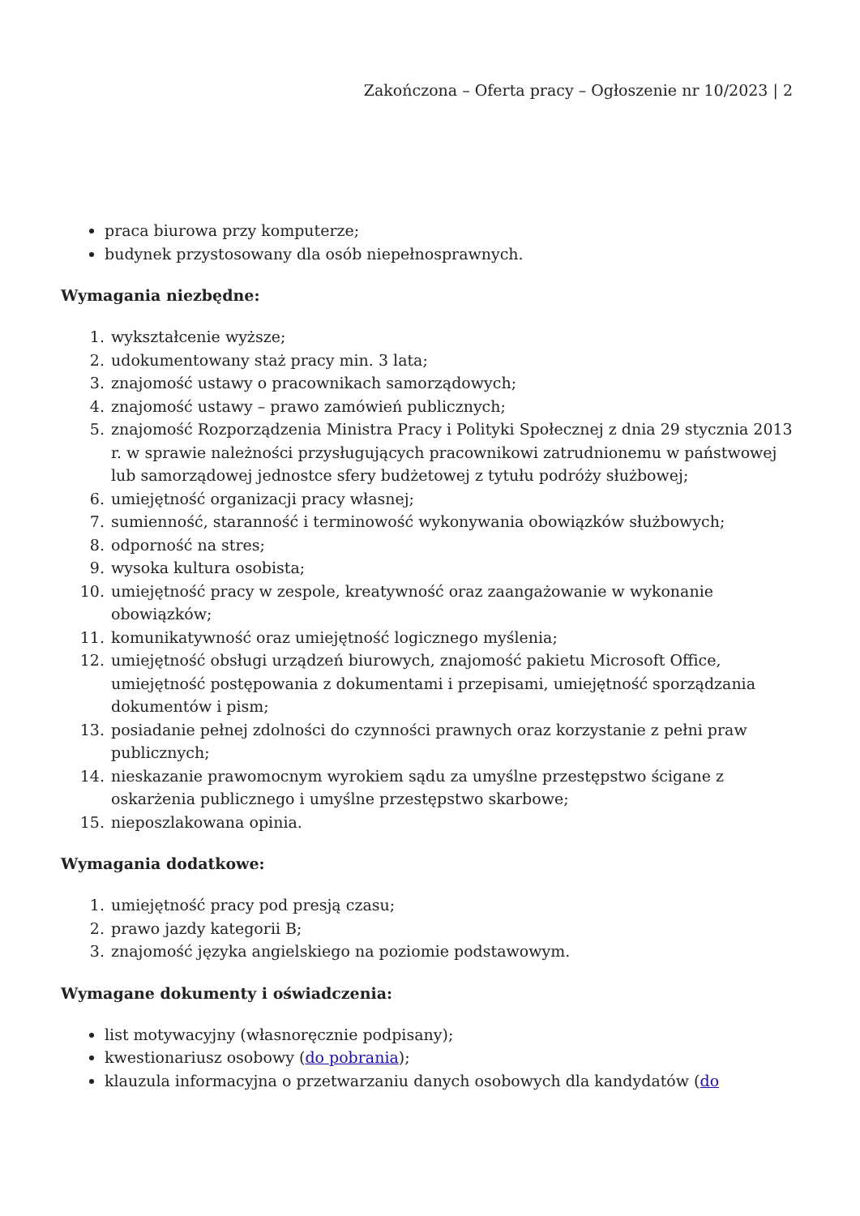Zakończona – Oferta pracy – Ogłoszenie nr 10/2023 | 2
praca biurowa przy komputerze;
budynek przystosowany dla osób niepełnosprawnych.
Wymagania niezbędne:
1. wykształcenie wyższe;
2. udokumentowany staż pracy min. 3 lata;
3. znajomość ustawy o pracownikach samorządowych;
4. znajomość ustawy – prawo zamówień publicznych;
5. znajomość Rozporządzenia Ministra Pracy i Polityki Społecznej z dnia 29 stycznia 2013 r. w sprawie należności przysługujących pracownikowi zatrudnionemu w państwowej lub samorządowej jednostce sfery budżetowej z tytułu podróży służbowej;
6. umiejętność organizacji pracy własnej;
7. sumienność, staranność i terminowość wykonywania obowiązków służbowych;
8. odporność na stres;
9. wysoka kultura osobista;
10. umiejętność pracy w zespole, kreatywność oraz zaangażowanie w wykonanie obowiązków;
11. komunikatywność oraz umiejętność logicznego myślenia;
12. umiejętność obsługi urządzeń biurowych, znajomość pakietu Microsoft Office, umiejętność postępowania z dokumentami i przepisami, umiejętność sporządzania dokumentów i pism;
13. posiadanie pełnej zdolności do czynności prawnych oraz korzystanie z pełni praw publicznych;
14. nieskazanie prawomocnym wyrokiem sądu za umyślne przestępstwo ścigane z oskarżenia publicznego i umyślne przestępstwo skarbowe;
15. nieposzlakowana opinia.
Wymagania dodatkowe:
1. umiejętność pracy pod presją czasu;
2. prawo jazdy kategorii B;
3. znajomość języka angielskiego na poziomie podstawowym.
Wymagane dokumenty i oświadczenia:
list motywacyjny (własnoręcznie podpisany);
kwestionariusz osobowy (do pobrania);
klauzula informacyjna o przetwarzaniu danych osobowych dla kandydatów (do